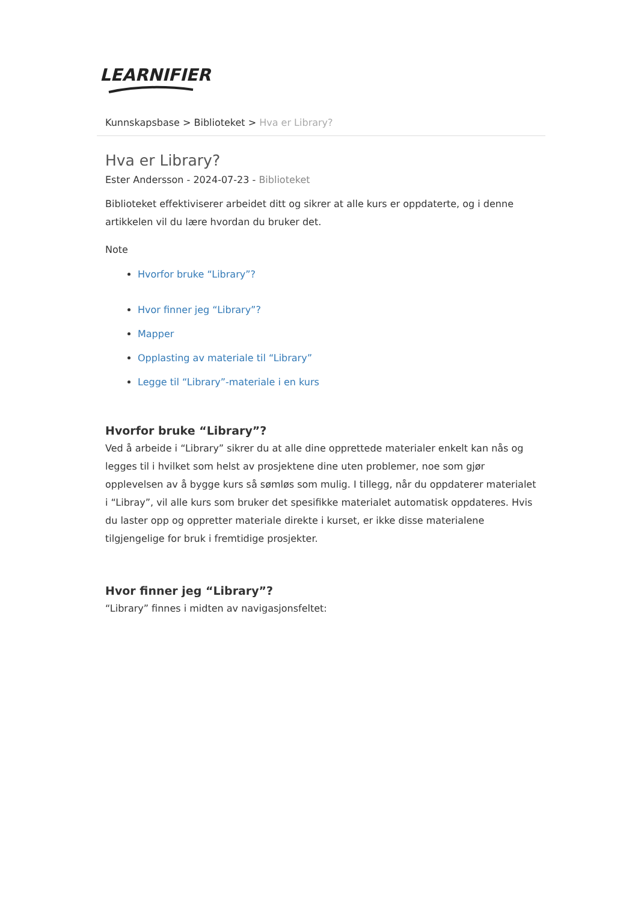LEARNIFIER
Kunnskapsbase > Biblioteket > Hva er Library?
Hva er Library?
Ester Andersson - 2024-07-23 - Biblioteket
Biblioteket effektiviserer arbeidet ditt og sikrer at alle kurs er oppdaterte, og i denne artikkelen vil du lære hvordan du bruker det.
Note
Hvorfor bruke “Library”?
Hvor finner jeg “Library”?
Mapper
Opplasting av materiale til “Library”
Legge til “Library”-materiale i en kurs
Hvorfor bruke “Library”?
Ved å arbeide i “Library” sikrer du at alle dine opprettede materialer enkelt kan nås og legges til i hvilket som helst av prosjektene dine uten problemer, noe som gjør opplevelsen av å bygge kurs så sømløs som mulig. I tillegg, når du oppdaterer materialet i “Libray”, vil alle kurs som bruker det spesifikke materialet automatisk oppdateres. Hvis du laster opp og oppretter materiale direkte i kurset, er ikke disse materialene tilgjengelige for bruk i fremtidige prosjekter.
Hvor finner jeg “Library”?
“Library” finnes i midten av navigasjonsfeltet: